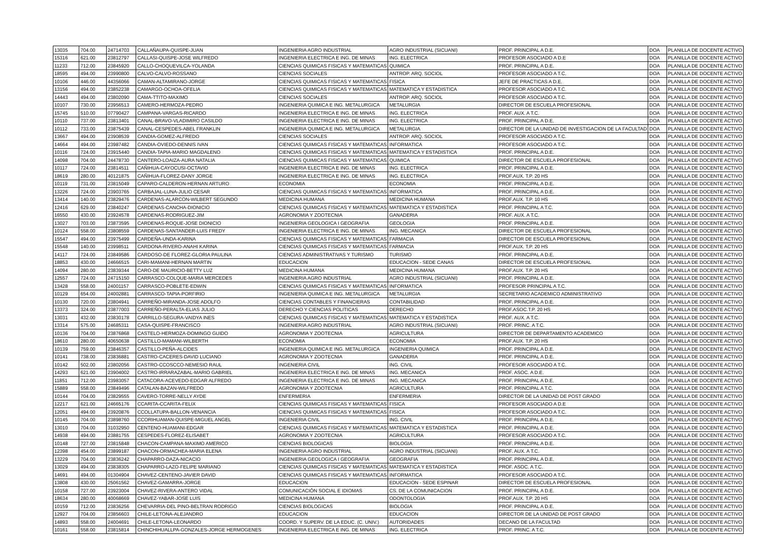| 13035 | 704.00 | 24714703 | CALLAÑAUPA-QUISPE-JUAN | INGENIERIA AGRO INDUSTRIAL | AGRO INDUSTRIAL (SICUANI) | PROF. PRINCIPAL A D.E. | DOA | PLANILLA DE DOCENTE ACTIVO |
| 15316 | 621.00 | 23812797 | CALLASI-QUISPE-JOSE WILFREDO | INGENIERIA ELECTRICA E ING. DE MINAS | ING. ELECTRICA | PROFESOR ASOCIADO A D.E | DOA | PLANILLA DE DOCENTE ACTIVO |
| 11233 | 712.00 | 23845920 | CALLO-CHOQUEVILCA-YOLANDA | CIENCIAS QUIMICAS FISICAS Y MATEMATICAS | QUIMICA | PROF. PRINCIPAL A D.E. | DOA | PLANILLA DE DOCENTE ACTIVO |
| 18595 | 494.00 | 23990800 | CALVO-CALVO-ROSSANO | CIENCIAS SOCIALES | ANTROP. ARQ. SOCIOL | PROFESOR ASOCIADO A T.C. | DOA | PLANILLA DE DOCENTE ACTIVO |
| 10106 | 446.00 | 44356066 | CAMAN-ALTAMIRANO-JORGE | CIENCIAS QUIMICAS FISICAS Y MATEMATICAS | FISICA | JEFE DE PRACTICAS A D.E. | DOA | PLANILLA DE DOCENTE ACTIVO |
| 13156 | 494.00 | 23852238 | CAMARGO-OCHOA-OFELIA | CIENCIAS QUIMICAS FISICAS Y MATEMATICAS | MATEMATICA Y ESTADISTICA | PROFESOR ASOCIADO A T.C. | DOA | PLANILLA DE DOCENTE ACTIVO |
| 14443 | 494.00 | 23802090 | CAMA-TTITO-MAXIMO | CIENCIAS SOCIALES | ANTROP. ARQ. SOCIOL | PROFESOR ASOCIADO A T.C. | DOA | PLANILLA DE DOCENTE ACTIVO |
| 10107 | 730.00 | 23956513 | CAMERO-HERMOZA-PEDRO | INGENIERIA QUIMICA E ING. METALURGICA | METALURGIA | DIRECTOR DE ESCUELA PROFESIONAL | DOA | PLANILLA DE DOCENTE ACTIVO |
| 15745 | 510.00 | 07790427 | CAMPANA-VARGAS-RICARDO | INGENIERIA ELECTRICA E ING. DE MINAS | ING. ELECTRICA | PROF. AUX. A T.C. | DOA | PLANILLA DE DOCENTE ACTIVO |
| 10110 | 737.00 | 23813401 | CANAL-BRAVO-VLADIMIRO CASILDO | INGENIERIA ELECTRICA E ING. DE MINAS | ING. ELECTRICA | PROF. PRINCIPAL A D.E. | DOA | PLANILLA DE DOCENTE ACTIVO |
| 10112 | 733.00 | 23875439 | CANAL-CESPEDES-ABEL FRANKLIN | INGENIERIA QUIMICA E ING. METALURGICA | METALURGIA | DIRECTOR DE LA UNIDAD DE INVESTIGACION DE LA FACULTAD | DOA | PLANILLA DE DOCENTE ACTIVO |
| 13667 | 494.00 | 23908539 | CANDIA-GOMEZ-ALFREDO | CIENCIAS SOCIALES | ANTROP. ARQ. SOCIOL | PROFESOR ASOCIADO A T.C. | DOA | PLANILLA DE DOCENTE ACTIVO |
| 14664 | 494.00 | 23987482 | CANDIA-OVIEDO-DENNIS IVAN | CIENCIAS QUIMICAS FISICAS Y MATEMATICAS | INFORMATICA | PROFESOR ASOCIADO A T.C. | DOA | PLANILLA DE DOCENTE ACTIVO |
| 10116 | 724.00 | 23915440 | CANDIA-TAPIA-MARIO MAGDALENO | CIENCIAS QUIMICAS FISICAS Y MATEMATICAS | MATEMATICA Y ESTADISTICA | PROF. PRINCIPAL A D.E. | DOA | PLANILLA DE DOCENTE ACTIVO |
| 14098 | 704.00 | 24478730 | CANTERO-LOAIZA-AURA NATALIA | CIENCIAS QUIMICAS FISICAS Y MATEMATICAS | QUIMICA | DIRECTOR DE ESCUELA PROFESIONAL | DOA | PLANILLA DE DOCENTE ACTIVO |
| 10117 | 724.00 | 23814511 | CAÑIHUA-CAYOCUSI-OCTAVIO | INGENIERIA ELECTRICA E ING. DE MINAS | ING. ELECTRICA | PROF. PRINCIPAL A D.E. | DOA | PLANILLA DE DOCENTE ACTIVO |
| 18619 | 280.00 | 40121875 | CAÑIHUA-FLOREZ-DANY JORGE | INGENIERIA ELECTRICA E ING. DE MINAS | ING. ELECTRICA | PROF.AUX. T.P. 20 HS | DOA | PLANILLA DE DOCENTE ACTIVO |
| 10119 | 731.00 | 23815049 | CAPARO-CALDERON-HERNAN ARTURO | ECONOMIA | ECONOMIA | PROF. PRINCIPAL A D.E. | DOA | PLANILLA DE DOCENTE ACTIVO |
| 13226 | 724.00 | 23903765 | CARBAJAL-LUNA-JULIO CESAR | CIENCIAS QUIMICAS FISICAS Y MATEMATICAS | INFORMATICA | PROF. PRINCIPAL A D.E. | DOA | PLANILLA DE DOCENTE ACTIVO |
| 13414 | 140.00 | 23829476 | CARDENAS-ALARCON-WILBERT SEGUNDO | MEDICINA HUMANA | MEDICINA HUMANA | PROF.AUX. T.P. 10 HS | DOA | PLANILLA DE DOCENTE ACTIVO |
| 12416 | 629.00 | 23840247 | CARDENAS-CANCHA-DIONICIO | CIENCIAS QUIMICAS FISICAS Y MATEMATICAS | MATEMATICA Y ESTADISTICA | PROF. PRINCIPAL A T.C. | DOA | PLANILLA DE DOCENTE ACTIVO |
| 16550 | 430.00 | 23924578 | CARDENAS-RODRIGUEZ-JIM | AGRONOMIA Y ZOOTECNIA | GANADERIA | PROF. AUX. A T.C. | DOA | PLANILLA DE DOCENTE ACTIVO |
| 13027 | 703.00 | 23873595 | CARDENAS-ROQUE-JOSE DIONICIO | INGENIERIA GEOLOGICA I GEOGRAFIA | GEOLOGIA | PROF. PRINCIPAL A D.E. | DOA | PLANILLA DE DOCENTE ACTIVO |
| 10124 | 558.00 | 23808559 | CARDENAS-SANTANDER-LUIS FREDY | INGENIERIA ELECTRICA E ING. DE MINAS | ING. MECANICA | DIRECTOR DE ESCUELA PROFESIONAL | DOA | PLANILLA DE DOCENTE ACTIVO |
| 15547 | 494.00 | 23975499 | CARDEÑA-UNDA-KARINA | CIENCIAS QUIMICAS FISICAS Y MATEMATICAS | FARMACIA | DIRECTOR DE ESCUELA PROFESIONAL | DOA | PLANILLA DE DOCENTE ACTIVO |
| 15548 | 140.00 | 23998511 | CARDONA-RIVERO-ANAHI KARINA | CIENCIAS QUIMICAS FISICAS Y MATEMATICAS | FARMACIA | PROF.AUX. T.P. 20 HS | DOA | PLANILLA DE DOCENTE ACTIVO |
| 14117 | 724.00 | 23849586 | CARDOSO-DE FLOREZ-GLORIA PAULINA | CIENCIAS ADMINISTRATIVAS Y TURISMO | TURISMO | PROF. PRINCIPAL A D.E. | DOA | PLANILLA DE DOCENTE ACTIVO |
| 18853 | 430.00 | 24666515 | CARI-MAMANI-HERNAN MARTIN | EDUCACION | EDUCACION - SEDE CANAS | DIRECTOR DE ESCUELA PROFESIONAL | DOA | PLANILLA DE DOCENTE ACTIVO |
| 14094 | 280.00 | 23839344 | CARO-DE MAURICIO-BETTY LUZ | MEDICINA HUMANA | MEDICINA HUMANA | PROF.AUX. T.P. 20 HS | DOA | PLANILLA DE DOCENTE ACTIVO |
| 12557 | 724.00 | 24715150 | CARRASCO-COLQUE-MARIA MERCEDES | INGENIERIA AGRO INDUSTRIAL | AGRO INDUSTRIAL (SICUANI) | PROF. PRINCIPAL A D.E. | DOA | PLANILLA DE DOCENTE ACTIVO |
| 13428 | 558.00 | 24001157 | CARRASCO-POBLETE-EDWIN | CIENCIAS QUIMICAS FISICAS Y MATEMATICAS | INFORMATICA | PROFESOR PRINCIPAL A T.C. | DOA | PLANILLA DE DOCENTE ACTIVO |
| 10129 | 654.00 | 24002881 | CARRASCO-TAPIA-PORFIRIO | INGENIERIA QUIMICA E ING. METALURGICA | METALURGIA | SECRETARIO ACADEMICO ADMINISTRATIVO | DOA | PLANILLA DE DOCENTE ACTIVO |
| 10130 | 720.00 | 23804941 | CARREÑO-MIRANDA-JOSE ADOLFO | CIENCIAS CONTABLES Y FINANCIERAS | CONTABILIDAD | PROF. PRINCIPAL A D.E. | DOA | PLANILLA DE DOCENTE ACTIVO |
| 13373 | 324.00 | 23877003 | CARREÑO-PERALTA-ELIAS JULIO | DERECHO Y CIENCIAS POLITICAS | DERECHO | PROF.ASOC.T.P. 20 HS | DOA | PLANILLA DE DOCENTE ACTIVO |
| 13031 | 432.00 | 23830178 | CARRILLO-SEGURA-VAIDYA INES | CIENCIAS QUIMICAS FISICAS Y MATEMATICAS | MATEMATICA Y ESTADISTICA | PROF. AUX. A T.C. | DOA | PLANILLA DE DOCENTE ACTIVO |
| 13314 | 575.00 | 24685311 | CASA-QUISPE-FRANCISCO | INGENIERIA AGRO INDUSTRIAL | AGRO INDUSTRIAL (SICUANI) | PROF. PRINC. A T.C. | DOA | PLANILLA DE DOCENTE ACTIVO |
| 10136 | 704.00 | 23876868 | CASTELO-HERMOZA-DOMINGO GUIDO | AGRONOMIA Y ZOOTECNIA | AGRICULTURA | DIRECTOR DE DEPARTAMENTO ACADEMICO | DOA | PLANILLA DE DOCENTE ACTIVO |
| 18610 | 280.00 | 40650638 | CASTILLO-MAMANI-WILBERTH | ECONOMIA | ECONOMIA | PROF.AUX. T.P. 20 HS | DOA | PLANILLA DE DOCENTE ACTIVO |
| 10139 | 759.00 | 23846357 | CASTILLO-PEÑA-ALCIDES | INGENIERIA QUIMICA E ING. METALURGICA | INGENIERIA QUIMICA | PROF. PRINCIPAL A D.E. | DOA | PLANILLA DE DOCENTE ACTIVO |
| 10141 | 738.00 | 23836881 | CASTRO-CACERES-DAVID LUCIANO | AGRONOMIA Y ZOOTECNIA | GANADERIA | PROF. PRINCIPAL A D.E. | DOA | PLANILLA DE DOCENTE ACTIVO |
| 10142 | 502.00 | 23802056 | CASTRO-CCOSCCO-NEMESIO RAUL | INGENIERIA CIVIL | ING. CIVIL | PROFESOR ASOCIADO A T.C. | DOA | PLANILLA DE DOCENTE ACTIVO |
| 14293 | 621.00 | 23904002 | CASTRO-IRRARAZABAL-MARIO GABRIEL | INGENIERIA ELECTRICA E ING. DE MINAS | ING. MECANICA | PROF. ASOC. A D.E. | DOA | PLANILLA DE DOCENTE ACTIVO |
| 11851 | 712.00 | 23983057 | CATACORA-ACEVEDO-EDGAR ALFREDO | INGENIERIA ELECTRICA E ING. DE MINAS | ING. MECANICA | PROF. PRINCIPAL A D.E. | DOA | PLANILLA DE DOCENTE ACTIVO |
| 15889 | 558.00 | 23849496 | CATALAN-BAZAN-WILFREDO | AGRONOMIA Y ZOOTECNIA | AGRICULTURA | PROF. PRINCIPAL A T.C. | DOA | PLANILLA DE DOCENTE ACTIVO |
| 10144 | 704.00 | 23829555 | CAVERO-TORRE-NELLY AYDE | ENFERMERIA | ENFERMERIA | DIRECTOR DE LA UNIDAD DE POST GRADO | DOA | PLANILLA DE DOCENTE ACTIVO |
| 12217 | 621.00 | 24665176 | CCARITA-CCARITA-FELIX | CIENCIAS QUIMICAS FISICAS Y MATEMATICAS | FISICA | PROFESOR ASOCIADO A D.E | DOA | PLANILLA DE DOCENTE ACTIVO |
| 12051 | 494.00 | 23920876 | CCOLLATUPA-BALLON-VENANCIA | CIENCIAS QUIMICAS FISICAS Y MATEMATICAS | FISICA | PROFESOR ASOCIADO A T.C. | DOA | PLANILLA DE DOCENTE ACTIVO |
| 10145 | 704.00 | 23898760 | CCORIHUAMAN-QUISPE-MIGUEL ANGEL | INGENIERIA CIVIL | ING. CIVIL | PROF. PRINCIPAL A D.E. | DOA | PLANILLA DE DOCENTE ACTIVO |
| 13010 | 704.00 | 31032950 | CENTENO-HUAMANI-EDGAR | CIENCIAS QUIMICAS FISICAS Y MATEMATICAS | MATEMATICA Y ESTADISTICA | PROF. PRINCIPAL A D.E. | DOA | PLANILLA DE DOCENTE ACTIVO |
| 14938 | 494.00 | 23881755 | CESPEDES-FLOREZ-ELISABET | AGRONOMIA Y ZOOTECNIA | AGRICULTURA | PROFESOR ASOCIADO A T.C. | DOA | PLANILLA DE DOCENTE ACTIVO |
| 10148 | 727.00 | 23815848 | CHACON-CAMPANA-MAXIMO AMERICO | CIENCIAS BIOLOGICAS | BIOLOGIA | PROF. PRINCIPAL A D.E. | DOA | PLANILLA DE DOCENTE ACTIVO |
| 12398 | 454.00 | 23899187 | CHACON-ORMACHEA-MARIA ELENA | INGENIERIA AGRO INDUSTRIAL | AGRO INDUSTRIAL (SICUANI) | PROF. AUX. A T.C. | DOA | PLANILLA DE DOCENTE ACTIVO |
| 13229 | 704.00 | 23836242 | CHAPARRO-DAZA-NICACIO | INGENIERIA GEOLOGICA I GEOGRAFIA | GEOGRAFIA | PROF. PRINCIPAL A D.E. | DOA | PLANILLA DE DOCENTE ACTIVO |
| 13029 | 494.00 | 23838305 | CHAPARRO-LAZO-FELIPE MARIANO | CIENCIAS QUIMICAS FISICAS Y MATEMATICAS | MATEMATICA Y ESTADISTICA | PROF. ASOC. A T.C. | DOA | PLANILLA DE DOCENTE ACTIVO |
| 14691 | 494.00 | 01304904 | CHAVEZ-CENTENO-JAVIER DAVID | CIENCIAS QUIMICAS FISICAS Y MATEMATICAS | INFORMATICA | PROFESOR ASOCIADO A T.C. | DOA | PLANILLA DE DOCENTE ACTIVO |
| 13808 | 430.00 | 25061562 | CHAVEZ-GAMARRA-JORGE | EDUCACION | EDUCACION - SEDE ESPINAR | DIRECTOR DE ESCUELA PROFESIONAL | DOA | PLANILLA DE DOCENTE ACTIVO |
| 10158 | 727.00 | 23923004 | CHAVEZ-RIVERA-ANTERO VIDAL | COMUNICACIÓN SOCIAL E IDIOMAS | CS. DE LA COMUNICACION | PROF. PRINCIPAL A D.E. | DOA | PLANILLA DE DOCENTE ACTIVO |
| 18634 | 280.00 | 40068669 | CHAVEZ-YABAR-JOSE LUIS | MEDICINA HUMANA | ODONTOLOGIA | PROF.AUX. T.P. 20 HS | DOA | PLANILLA DE DOCENTE ACTIVO |
| 10159 | 712.00 | 23836256 | CHEVARRIA-DEL PINO-BELTRAN RODRIGO | CIENCIAS BIOLOGICAS | BIOLOGIA | PROF. PRINCIPAL A D.E. | DOA | PLANILLA DE DOCENTE ACTIVO |
| 12927 | 704.00 | 23856603 | CHILE-LETONA-ALEJANDRO | EDUCACION | EDUCACION | DIRECTOR DE LA UNIDAD DE POST GRADO | DOA | PLANILLA DE DOCENTE ACTIVO |
| 14893 | 558.00 | 24004691 | CHILE-LETONA-LEONARDO | COORD. Y SUPERV. DE LA EDUC. (C. UNIV.) | AUTORIDADES | DECANO DE LA FACULTAD | DOA | PLANILLA DE DOCENTE ACTIVO |
| 10161 | 558.00 | 23815814 | CHINCHIHUALLPA-GONZALES-JORGE HERMOGENES | INGENIERIA ELECTRICA E ING. DE MINAS | ING. ELECTRICA | PROF. PRINC. A T.C. | DOA | PLANILLA DE DOCENTE ACTIVO |